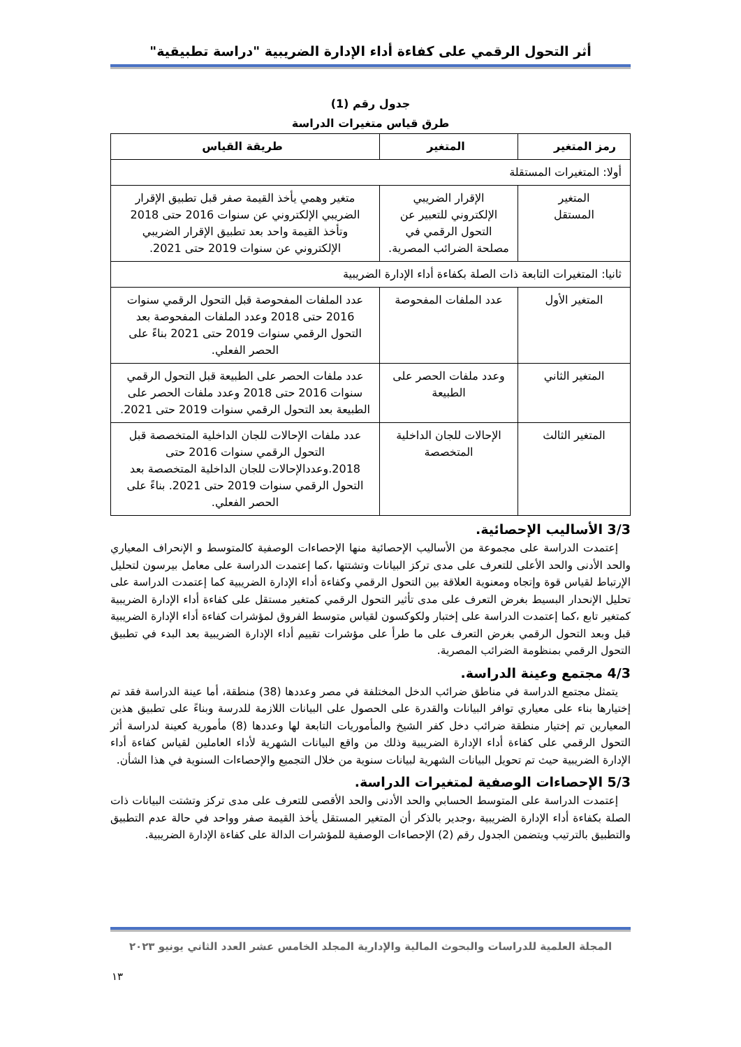أثر التحول الرقمي على كفاءة أداء الإدارة الضريبية "دراسة تطبيقية"
جدول رقم (1)
طرق قياس متغيرات الدراسة
| رمز المتغير | المتغير | طريقة القياس |
| --- | --- | --- |
| أولا: المتغيرات المستقلة | | |
| المتغير المستقل | الإقرار الضريبي الإلكتروني للتعبير عن التحول الرقمي في مصلحة الضرائب المصرية. | متغير وهمي يأخذ القيمة صفر قبل تطبيق الإقرار الضريبي الإلكتروني عن سنوات 2016 حتى 2018 وتأخذ القيمة واحد بعد تطبيق الإقرار الضريبي الإلكتروني عن سنوات 2019 حتى 2021. |
| ثانيا: المتغيرات التابعة ذات الصلة بكفاءة أداء الإدارة الضريبية | | |
| المتغير الأول | عدد الملفات المفحوصة | عدد الملفات المفحوصة قبل التحول الرقمي سنوات 2016 حتى 2018 وعدد الملفات المفحوصة بعد التحول الرقمي سنوات 2019 حتى 2021 بناءً على الحصر الفعلي. |
| المتغير الثاني | وعدد ملفات الحصر على الطبيعة | عدد ملفات الحصر على الطبيعة قبل التحول الرقمي سنوات 2016 حتى 2018 وعدد ملفات الحصر على الطبيعة بعد التحول الرقمي سنوات 2019 حتى 2021. |
| المتغير الثالث | الإحالات للجان الداخلية المتخصصة | عدد ملفات الإحالات للجان الداخلية المتخصصة قبل التحول الرقمي سنوات 2016 حتى 2018.وعددالإحالات للجان الداخلية المتخصصة بعد التحول الرقمي سنوات 2019 حتى 2021. بناءً على الحصر الفعلي. |
3/3 الأساليب الإحصائية.
إعتمدت الدراسة على مجموعة من الأساليب الإحصائية منها الإحصاءات الوصفية كالمتوسط و الإنحراف المعياري والحد الأدنى والحد الأعلى للتعرف على مدى تركز البيانات وتشتتها ،كما إعتمدت الدراسة على معامل بيرسون لتحليل الإرتباط لقياس قوة وإتجاه ومعنوية العلاقة بين التحول الرقمي وكفاءة أداء الإدارة الضريبية كما إعتمدت الدراسة على تحليل الإنحدار البسيط بغرض التعرف على مدى تأثير التحول الرقمي كمتغير مستقل على كفاءة أداء الإدارة الضريبية كمتغير تابع ،كما إعتمدت الدراسة على إختبار ولكوكسون لقياس متوسط الفروق لمؤشرات كفاءة أداء الإدارة الضريبية قبل وبعد التحول الرقمي بغرض التعرف على ما طرأ على مؤشرات تقييم أداء الإدارة الضريبية بعد البدء في تطبيق التحول الرقمي بمنظومة الضرائب المصرية.
4/3 مجتمع وعينة الدراسة.
يتمثل مجتمع الدراسة في مناطق ضرائب الدخل المختلفة في مصر وعددها (38) منطقة، أما عينة الدراسة فقد تم إختيارها بناء على معياري توافر البيانات والقدرة على الحصول على البيانات اللازمة للدرسة وبناءً على تطبيق هذين المعيارين تم إختيار منطقة ضرائب دخل كفر الشيخ والمأموريات التابعة لها وعددها (8) مأمورية كعينة لدراسة أثر التحول الرقمي على كفاءة أداء الإدارة الضريبية وذلك من واقع البيانات الشهرية لأداء العاملين لقياس كفاءة أداء الإدارة الضريبية حيث تم تحويل البيانات الشهرية لبيانات سنوية من خلال التجميع والإحصاءات السنوية في هذا الشأن.
5/3 الإحصاءات الوصفية لمتغيرات الدراسة.
إعتمدت الدراسة على المتوسط الحسابي والحد الأدنى والحد الأقصى للتعرف على مدى تركز وتشتت البيانات ذات الصلة بكفاءة أداء الإدارة الضريبية ،وجدير بالذكر أن المتغير المستقل يأخذ القيمة صفر وواحد في حالة عدم التطبيق والتطبيق بالترتيب ويتضمن الجدول رقم (2) الإحصاءات الوصفية للمؤشرات الدالة على كفاءة الإدارة الضريبية.
المجلة العلمية للدراسات والبحوث المالية والإدارية المجلد الخامس عشر العدد الثاني يونيو ٢٠٢٣
١٣